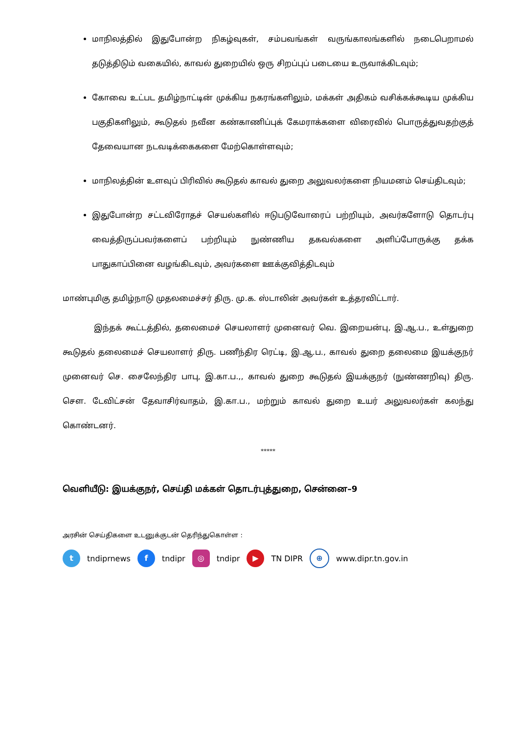மாநிலத்தில் இதுபோன்ற நிகழ்வுகள், சம்பவங்கள் வருங்காலங்களில் நடைபெறாமல் தடுத்திடும் வகையில், காவல் துறையில் ஒரு சிறப்புப் படையை உருவாக்கிடவும்;
கோவை உட்பட தமிழ்நாட்டின் முக்கிய நகரங்களிலும், மக்கள் அதிகம் வசிக்கக்கூடிய முக்கிய பகுதிகளிலும், கூடுதல் நவீன கண்காணிப்புக் கேமராக்களை விரைவில் பொருத்துவதற்குத் தேவையான நடவடிக்கைகளை மேற்கொள்ளவும்;
மாநிலத்தின் உளவுப் பிரிவில் கூடுதல் காவல் துறை அலுவலர்களை நியமனம் செய்திடவும்;
இதுபோன்ற சட்டவிரோதச் செயல்களில் ஈடுபடுவோரைப் பற்றியும், அவர்களோடு தொடர்பு வைத்திருப்பவர்களைப் பற்றியும் நுண்ணிய தகவல்களை அளிப்போருக்கு தக்க பாதுகாப்பினை வழங்கிடவும், அவர்களை ஊக்குவித்திடவும்
மாண்புமிகு தமிழ்நாடு முதலமைச்சர் திரு. மு.க. ஸ்டாலின் அவர்கள் உத்தரவிட்டார்.
இந்தக் கூட்டத்தில், தலைமைச் செயலாளர் முனைவர் வெ. இறையன்பு, இ.ஆ.ப., உள்துறை கூடுதல் தலைமைச் செயலாளர் திரு. பணீந்திர ரெட்டி, இ.ஆ.ப., காவல் துறை தலைமை இயக்குநர் முனைவர் செ. சைலேந்திர பாபு, இ.கா.ப.,, காவல் துறை கூடுதல் இயக்குநர் (நுண்ணறிவு) திரு. செள. டேவிட்சன் தேவாசிர்வாதம், இ.கா.ப., மற்றும் காவல் துறை உயர் அலுவலர்கள் கலந்து கொண்டனர்.
*****
வெளியீடு: இயக்குநர், செய்தி மக்கள் தொடர்புத்துறை, சென்னை–9
அரசின் செய்திகளை உடனுக்குடன் தெரிந்துகொள்ள :
t tndiprnews f tndipr ◎ tndipr ▶ TN DIPR ⊕ www.dipr.tn.gov.in